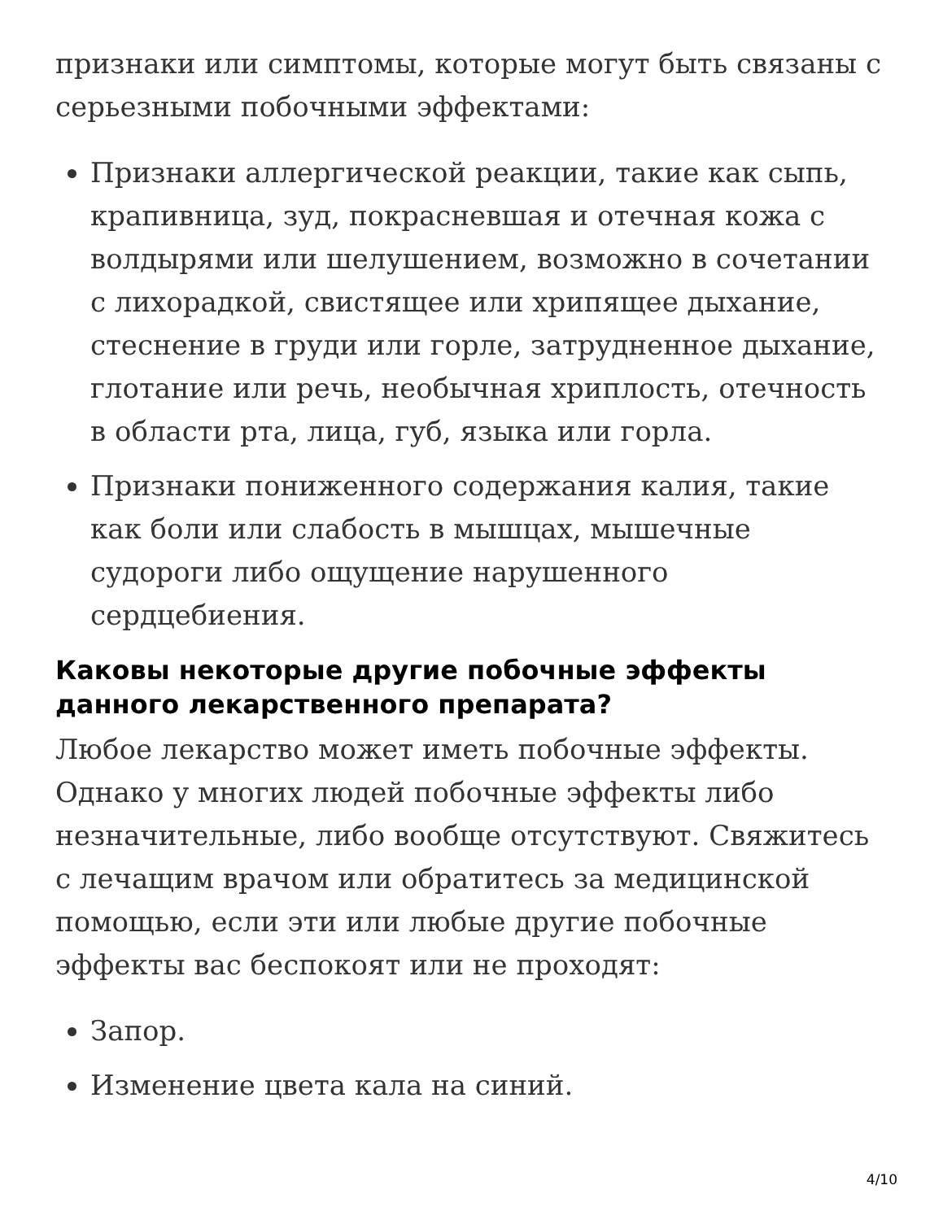признаки или симптомы, которые могут быть связаны с серьезными побочными эффектами:
Признаки аллергической реакции, такие как сыпь, крапивница, зуд, покрасневшая и отечная кожа с волдырями или шелушением, возможно в сочетании с лихорадкой, свистящее или хрипящее дыхание, стеснение в груди или горле, затрудненное дыхание, глотание или речь, необычная хриплость, отечность в области рта, лица, губ, языка или горла.
Признаки пониженного содержания калия, такие как боли или слабость в мышцах, мышечные судороги либо ощущение нарушенного сердцебиения.
Каковы некоторые другие побочные эффекты данного лекарственного препарата?
Любое лекарство может иметь побочные эффекты. Однако у многих людей побочные эффекты либо незначительные, либо вообще отсутствуют. Свяжитесь с лечащим врачом или обратитесь за медицинской помощью, если эти или любые другие побочные эффекты вас беспокоят или не проходят:
Запор.
Изменение цвета кала на синий.
4/10